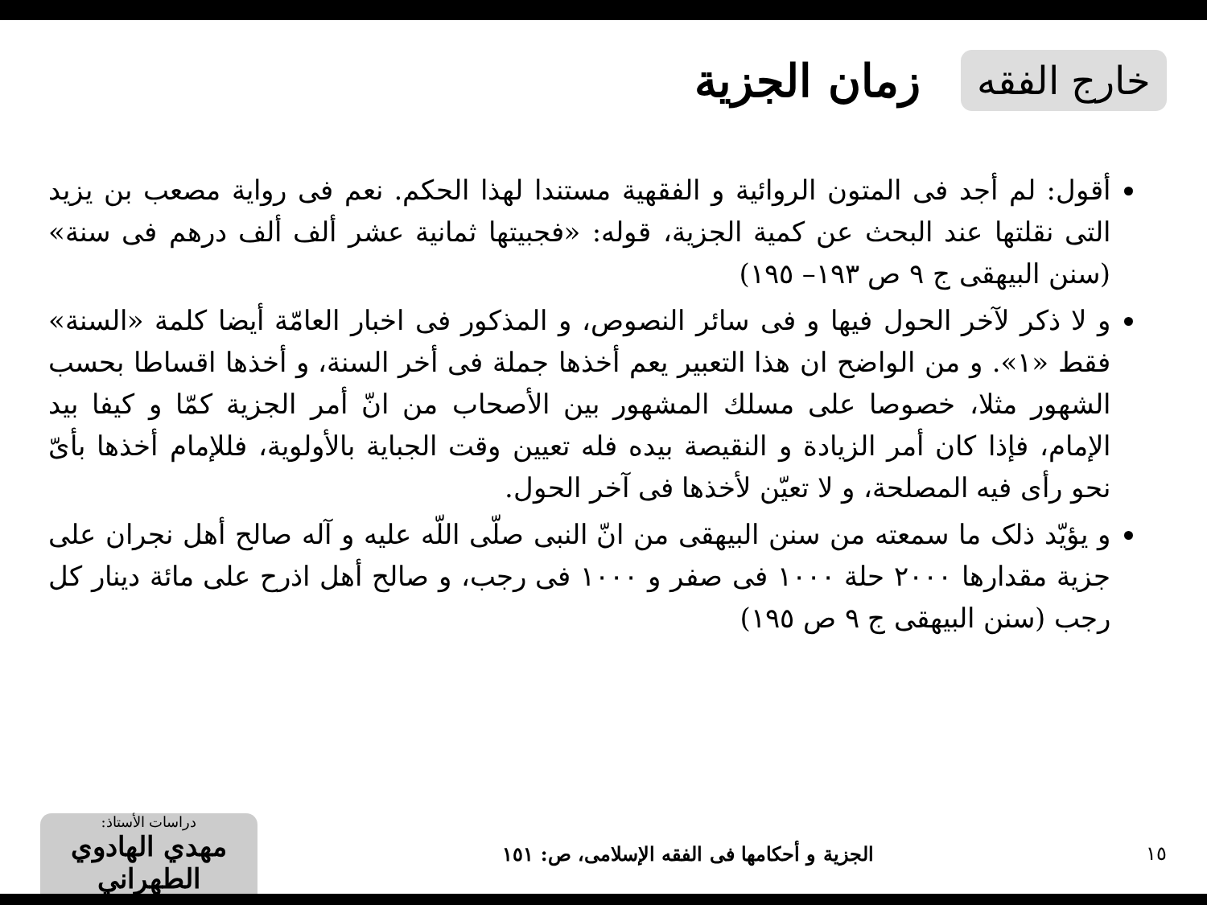خارج الفقه
زمان الجزية
أقول: لم أجد فى المتون الروائية و الفقهية مستندا لهذا الحكم. نعم فى رواية مصعب بن يزيد التى نقلتها عند البحث عن كمية الجزية، قوله: «فجبيتها ثمانية عشر ألف ألف درهم فى سنة» (سنن البيهقى ج ٩ ص ١٩٣– ١٩٥)
و لا ذكر لآخر الحول فيها و فى سائر النصوص، و المذكور فى اخبار العامّة أيضا كلمة «السنة» فقط «١». و من الواضح ان هذا التعبير يعم أخذها جملة فى أخر السنة، و أخذها اقساطا بحسب الشهور مثلا، خصوصا على مسلك المشهور بين الأصحاب من انّ أمر الجزية كمّا و كيفا بيد الإمام، فإذا كان أمر الزيادة و النقيصة بيده فله تعيين وقت الجباية بالأولوية، فللإمام أخذها بأىّ نحو رأى فيه المصلحة، و لا تعيّن لأخذها فى آخر الحول.
و يؤيّد ذلک ما سمعته من سنن البيهقى من انّ النبى صلّى اللّه عليه و آله صالح أهل نجران على جزية مقدارها ٢٠٠٠ حلة ١٠٠٠ فى صفر و ١٠٠٠ فى رجب، و صالح أهل اذرح على مائة دينار كل رجب (سنن البيهقى ج ٩ ص ١٩٥)
١٥
الجزية و أحكامها فى الفقه الإسلامى، ص: ١٥١
دراسات الأستاذ:
مهدي الهادوي الطهراني